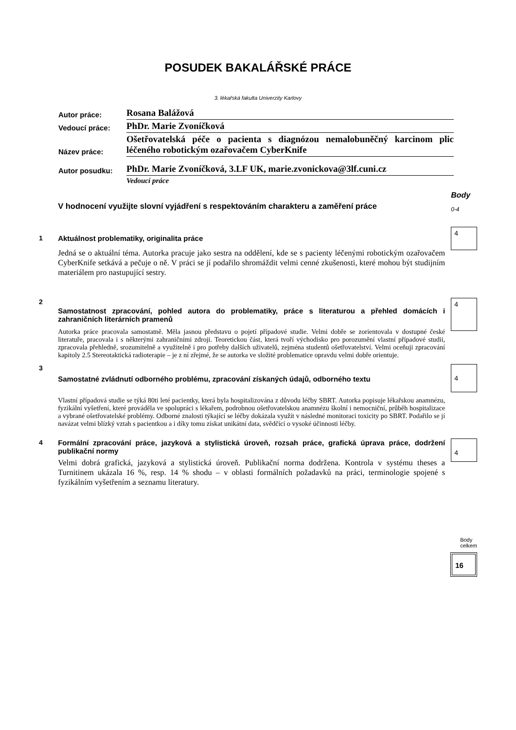POSUDEK BAKALÁŘSKÉ PRÁCE
3. lékařská fakulta Univerzity Karlovy
| Autor práce: | Rosana Balážová |
| Vedoucí práce: | PhDr. Marie Zvoníčková |
| Název práce: | Ošetřovatelská péče o pacienta s diagnózou nemalobuněčný karcinom plic léčeného robotickým ozařovačem CyberKnife |
| Autor posudku: | PhDr. Marie Zvoníčková, 3.LF UK, marie.zvonickova@3lf.cuni.cz |
| | Vedoucí práce |
V hodnocení využijte slovní vyjádření s respektováním charakteru a zaměření práce
Body
0-4
1 Aktuálnost problematiky, originalita práce
Jedná se o aktuální téma. Autorka pracuje jako sestra na oddělení, kde se s pacienty léčenými robotickým ozařovačem CyberKnife setkává a pečuje o ně. V práci se jí podařilo shromáždit velmi cenné zkušenosti, které mohou být studijním materiálem pro nastupující sestry.
4
2
Samostatnost zpracování, pohled autora do problematiky, práce s literaturou a přehled domácích i zahraničních literárních pramenů
Autorka práce pracovala samostatně. Měla jasnou představu o pojetí případové studie. Velmi dobře se zorientovala v dostupné české literatuře, pracovala i s některými zahraničními zdroji. Teoretickou část, která tvoří východisko pro porozumění vlastní případové studii, zpracovala přehledně, srozumitelně a využitelně i pro potřeby dalších uživatelů, zejména studentů ošetřovatelství. Velmi oceňuji zpracování kapitoly 2.5 Stereotaktická radioterapie – je z ní zřejmé, že se autorka ve složité problematice opravdu velmi dobře orientuje.
4
3
Samostatné zvládnutí odborného problému, zpracování získaných údajů, odborného textu
Vlastní případová studie se týká 80ti leté pacientky, která byla hospitalizována z důvodu léčby SBRT. Autorka popisuje lékařskou anamnézu, fyzikální vyšetření, které prováděla ve spolupráci s lékařem, podrobnou ošetřovatelskou anamnézu školní i nemocniční, průběh hospitalizace a vybrané ošetřovatelské problémy. Odborné znalosti týkající se léčby dokázala využít v následné monitoraci toxicity po SBRT. Podařilo se jí navázat velmi blízký vztah s pacientkou a i díky tomu získat unikátní data, svědčící o vysoké účinnosti léčby.
4
4 Formální zpracování práce, jazyková a stylistická úroveň, rozsah práce, grafická úprava práce, dodržení publikační normy
Velmi dobrá grafická, jazyková a stylistická úroveň. Publikační norma dodržena. Kontrola v systému theses a Turnitinem ukázala 16 %, resp. 14 % shodu – v oblasti formálních požadavků na práci, terminologie spojené s fyzikálním vyšetřením a seznamu literatury.
4
Body celkem
16